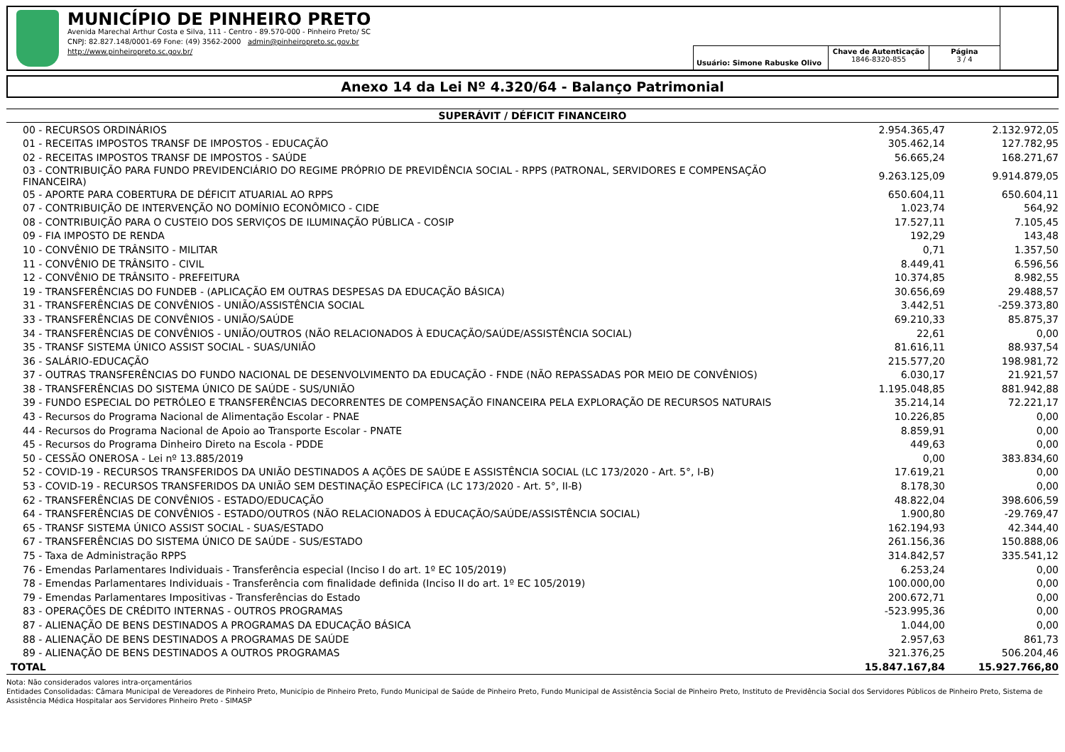MUNICÍPIO DE PINHEIRO PRETO
Avenida Marechal Arthur Costa e Silva, 111 - Centro - 89.570-000 - Pinheiro Preto/ SC
CNPJ: 82.827.148/0001-69 Fone: (49) 3562-2000 admin@pinheiropreto.sc.gov.br
http://www.pinheiropreto.sc.gov.br/
Usuário: Simone Rabuske Olivo
Chave de Autenticação
1846-8320-855
Página
3 / 4
Anexo 14 da Lei Nº 4.320/64 - Balanço Patrimonial
| SUPERÁVIT / DÉFICIT FINANCEIRO | | |
| --- | --- | --- |
| 00 - RECURSOS ORDINÁRIOS | 2.954.365,47 | 2.132.972,05 |
| 01 - RECEITAS IMPOSTOS TRANSF DE IMPOSTOS - EDUCAÇÃO | 305.462,14 | 127.782,95 |
| 02 - RECEITAS IMPOSTOS TRANSF DE IMPOSTOS - SAÚDE | 56.665,24 | 168.271,67 |
| 03 - CONTRIBUIÇÃO PARA FUNDO PREVIDENCIÁRIO DO REGIME PRÓPRIO DE PREVIDÊNCIA SOCIAL - RPPS (PATRONAL, SERVIDORES E COMPENSAÇÃO FINANCEIRA) | 9.263.125,09 | 9.914.879,05 |
| 05 - APORTE PARA COBERTURA DE DÉFICIT ATUARIAL AO RPPS | 650.604,11 | 650.604,11 |
| 07 - CONTRIBUIÇÃO DE INTERVENÇÃO NO DOMÍNIO ECONÔMICO - CIDE | 1.023,74 | 564,92 |
| 08 - CONTRIBUIÇÃO PARA O CUSTEIO DOS SERVIÇOS DE ILUMINAÇÃO PÚBLICA - COSIP | 17.527,11 | 7.105,45 |
| 09 - FIA IMPOSTO DE RENDA | 192,29 | 143,48 |
| 10 - CONVÊNIO DE TRÂNSITO - MILITAR | 0,71 | 1.357,50 |
| 11 - CONVÊNIO DE TRÂNSITO - CIVIL | 8.449,41 | 6.596,56 |
| 12 - CONVÊNIO DE TRÂNSITO - PREFEITURA | 10.374,85 | 8.982,55 |
| 19 - TRANSFERÊNCIAS DO FUNDEB - (APLICAÇÃO EM OUTRAS DESPESAS DA EDUCAÇÃO BÁSICA) | 30.656,69 | 29.488,57 |
| 31 - TRANSFERÊNCIAS DE CONVÊNIOS - UNIÃO/ASSISTÊNCIA SOCIAL | 3.442,51 | -259.373,80 |
| 33 - TRANSFERÊNCIAS DE CONVÊNIOS - UNIÃO/SAÚDE | 69.210,33 | 85.875,37 |
| 34 - TRANSFERÊNCIAS DE CONVÊNIOS - UNIÃO/OUTROS (NÃO RELACIONADOS À EDUCAÇÃO/SAÚDE/ASSISTÊNCIA SOCIAL) | 22,61 | 0,00 |
| 35 - TRANSF SISTEMA ÚNICO ASSIST SOCIAL - SUAS/UNIÃO | 81.616,11 | 88.937,54 |
| 36 - SALÁRIO-EDUCAÇÃO | 215.577,20 | 198.981,72 |
| 37 - OUTRAS TRANSFERÊNCIAS DO FUNDO NACIONAL DE DESENVOLVIMENTO DA EDUCAÇÃO - FNDE (NÃO REPASSADAS POR MEIO DE CONVÊNIOS) | 6.030,17 | 21.921,57 |
| 38 - TRANSFERÊNCIAS DO SISTEMA ÚNICO DE SAÚDE - SUS/UNIÃO | 1.195.048,85 | 881.942,88 |
| 39 - FUNDO ESPECIAL DO PETRÓLEO E TRANSFERÊNCIAS DECORRENTES DE COMPENSAÇÃO FINANCEIRA PELA EXPLORAÇÃO DE RECURSOS NATURAIS | 35.214,14 | 72.221,17 |
| 43 - Recursos do Programa Nacional de Alimentação Escolar - PNAE | 10.226,85 | 0,00 |
| 44 - Recursos do Programa Nacional de Apoio ao Transporte Escolar - PNATE | 8.859,91 | 0,00 |
| 45 - Recursos do Programa Dinheiro Direto na Escola - PDDE | 449,63 | 0,00 |
| 50 - CESSÃO ONEROSA - Lei nº 13.885/2019 | 0,00 | 383.834,60 |
| 52 - COVID-19 - RECURSOS TRANSFERIDOS DA UNIÃO DESTINADOS A AÇÕES DE SAÚDE E ASSISTÊNCIA SOCIAL (LC 173/2020 - Art. 5°, I-B) | 17.619,21 | 0,00 |
| 53 - COVID-19 - RECURSOS TRANSFERIDOS DA UNIÃO SEM DESTINAÇÃO ESPECÍFICA (LC 173/2020 - Art. 5°, II-B) | 8.178,30 | 0,00 |
| 62 - TRANSFERÊNCIAS DE CONVÊNIOS - ESTADO/EDUCAÇÃO | 48.822,04 | 398.606,59 |
| 64 - TRANSFERÊNCIAS DE CONVÊNIOS - ESTADO/OUTROS (NÃO RELACIONADOS À EDUCAÇÃO/SAÚDE/ASSISTÊNCIA SOCIAL) | 1.900,80 | -29.769,47 |
| 65 - TRANSF SISTEMA ÚNICO ASSIST SOCIAL - SUAS/ESTADO | 162.194,93 | 42.344,40 |
| 67 - TRANSFERÊNCIAS DO SISTEMA ÚNICO DE SAÚDE - SUS/ESTADO | 261.156,36 | 150.888,06 |
| 75 - Taxa de Administração RPPS | 314.842,57 | 335.541,12 |
| 76 - Emendas Parlamentares Individuais - Transferência especial (Inciso I do art. 1º EC 105/2019) | 6.253,24 | 0,00 |
| 78 - Emendas Parlamentares Individuais - Transferência com finalidade definida (Inciso II do art. 1º EC 105/2019) | 100.000,00 | 0,00 |
| 79 - Emendas Parlamentares Impositivas - Transferências do Estado | 200.672,71 | 0,00 |
| 83 - OPERAÇÕES DE CRÉDITO INTERNAS - OUTROS PROGRAMAS | -523.995,36 | 0,00 |
| 87 - ALIENAÇÃO DE BENS DESTINADOS A PROGRAMAS DA EDUCAÇÃO BÁSICA | 1.044,00 | 0,00 |
| 88 - ALIENAÇÃO DE BENS DESTINADOS A PROGRAMAS DE SAÚDE | 2.957,63 | 861,73 |
| 89 - ALIENAÇÃO DE BENS DESTINADOS A OUTROS PROGRAMAS | 321.376,25 | 506.204,46 |
| TOTAL | 15.847.167,84 | 15.927.766,80 |
Nota: Não considerados valores intra-orçamentários
Entidades Consolidadas: Câmara Municipal de Vereadores de Pinheiro Preto, Município de Pinheiro Preto, Fundo Municipal de Saúde de Pinheiro Preto, Fundo Municipal de Assistência Social de Pinheiro Preto, Instituto de Previdência Social dos Servidores Públicos de Pinheiro Preto, Sistema de Assistência Médica Hospitalar aos Servidores Pinheiro Preto - SIMASP